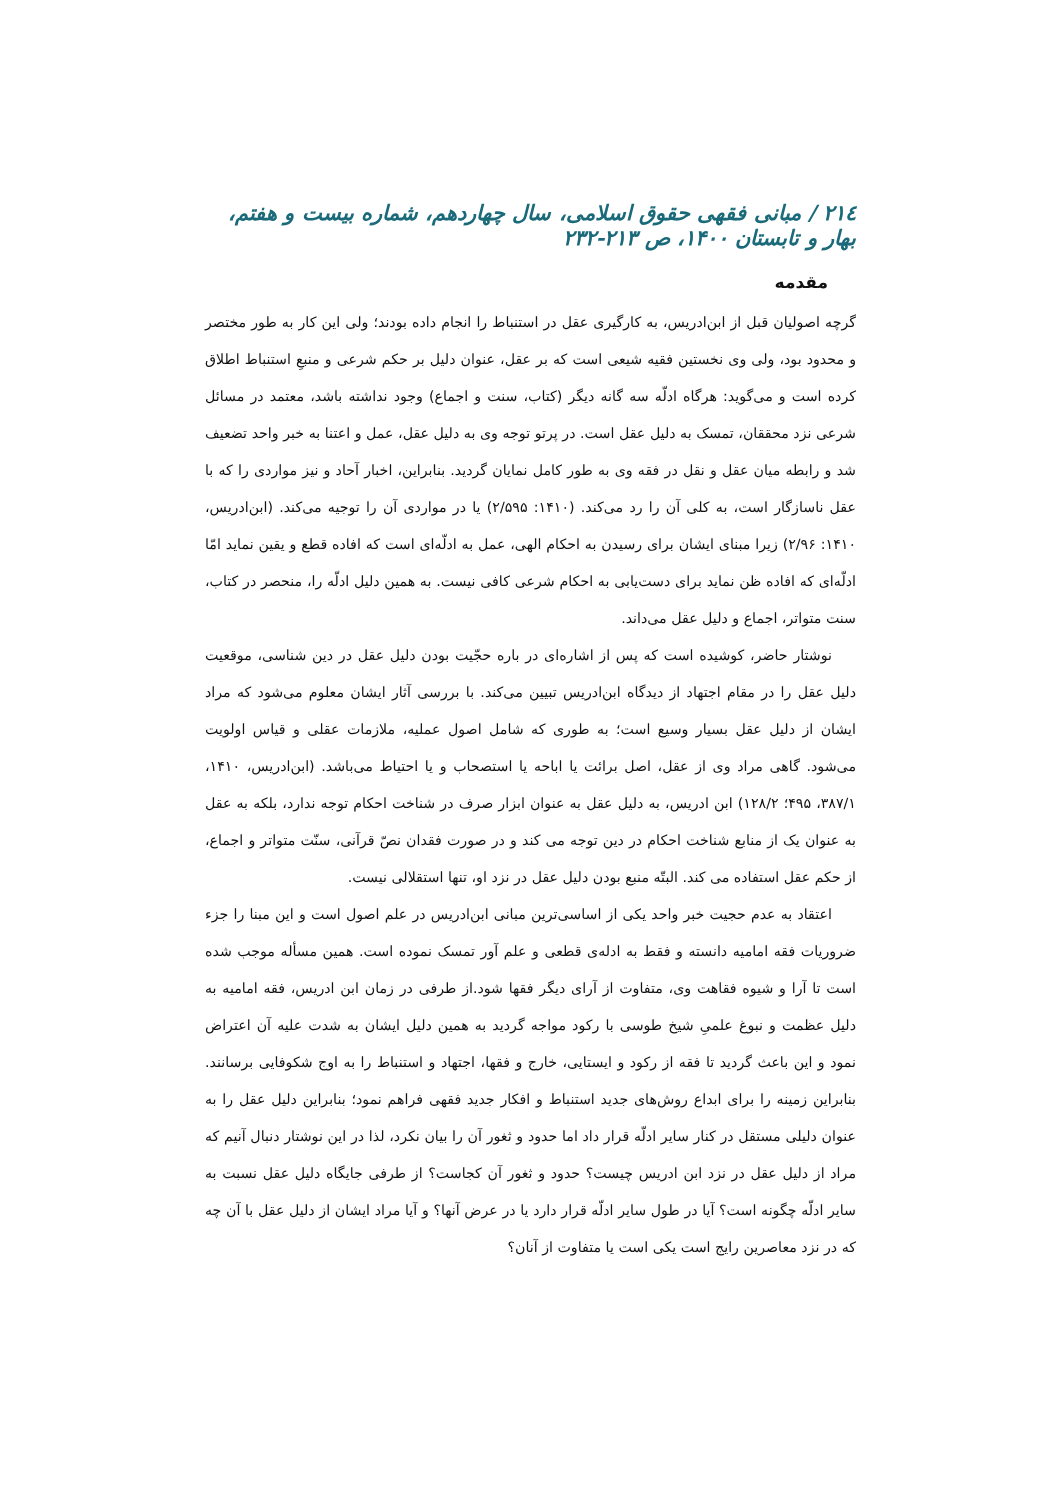۲۱٤ / مبانی فقهی حقوق اسلامی، سال چهاردهم، شماره بیست و هفتم، بهار و تابستان ۱۴۰۰، ص ۲۱۳-۲۳۲
مقدمه
گرچه اصولیان قبل از ابن‌ادریس، به کارگیری عقل در استنباط را انجام داده بودند؛ ولی این کار به طور مختصر و محدود بود، ولی وی نخستین فقیه شیعی است که بر عقل، عنوان دلیل بر حکم شرعی و منبعِ استنباط اطلاق کرده است و می‌گوید: هرگاه ادلّه سه گانه دیگر (کتاب، سنت و اجماع) وجود نداشته باشد، معتمد در مسائل شرعی نزد محققان، تمسک به دلیل عقل است. در پرتو توجه وی به دلیل عقل، عمل و اعتنا به خبر واحد تضعیف شد و رابطه میان عقل و نقل در فقه وی به طور کامل نمایان گردید. بنابراین، اخبار آحاد و نیز مواردی را که با عقل ناسازگار است، به کلی آن را رد می‌کند. (۱۴۱۰: ۲/۵۹۵) یا در مواردی آن را توجیه می‌کند. (ابن‌ادریس، ۱۴۱۰: ۲/۹۶) زیرا مبنای ایشان برای رسیدن به احکام الهی، عمل به ادلّه‌ای است که افاده قطع و یقین نماید امّا ادلّه‌ای که افاده ظن نماید برای دست‌یابی به احکام شرعی کافی نیست. به همین دلیل ادلّه را، منحصر در کتاب، سنت متواتر، اجماع و دلیل عقل می‌داند.
نوشتار حاضر، کوشیده است که پس از اشاره‌ای در باره حجّیت بودن دلیل عقل در دین شناسی، موقعیت دلیل عقل را در مقام اجتهاد از دیدگاه ابن‌ادریس تبیین می‌کند. با بررسی آثار ایشان معلوم می‌شود که مراد ایشان از دلیل عقل بسیار وسیع است؛ به طوری که شامل اصول عملیه، ملازمات عقلی و قیاس اولویت می‌شود. گاهی مراد وی از عقل، اصل برائت یا اباحه یا استصحاب و یا احتیاط می‌باشد. (ابن‌ادریس، ۱۴۱۰، ۳۸۷/۱، ۴۹۵؛ ۱۲۸/۲) ابن ادریس، به دلیل عقل به عنوان ابزار صرف در شناخت احکام توجه ندارد، بلکه به عقل به عنوان یک از منابع شناخت احکام در دین توجه می کند و در صورت فقدان نصّ قرآنی، سنّت متواتر و اجماع، از حکم عقل استفاده می کند. البتّه منبع بودن دلیل عقل در نزد او، تنها استقلالی نیست.
اعتقاد به عدم حجیت خبر واحد یکی از اساسی‌ترین مبانی ابن‌ادریس در علم اصول است و این مبنا را جزء ضروریات فقه امامیه دانسته و فقط به ادله‌ی قطعی و علم آور تمسک نموده است. همین مسأله موجب شده است تا آرا و شیوه فقاهت وی، متفاوت از آرای دیگر فقها شود.از طرفی در زمان ابن ادریس، فقه امامیه به دلیل عظمت و نبوغ علمیِ شیخ طوسی با رکود مواجه گردید به همین دلیل ایشان به شدت علیه آن اعتراض نمود و این باعث گردید تا فقه از رکود و ایستایی، خارج و فقها، اجتهاد و استنباط را به اوج شکوفایی برسانند. بنابراین زمینه را برای ابداع روش‌های جدید استنباط و افکار جدید فقهی فراهم نمود؛ بنابراین دلیل عقل را به عنوان دلیلی مستقل در کنار سایر ادلّه قرار داد اما حدود و ثغور آن را بیان نکرد، لذا در این نوشتار دنبال آنیم که مراد از دلیل عقل در نزد ابن ادریس چیست؟ حدود و ثغور آن کجاست؟ از طرفی جایگاه دلیل عقل نسبت به سایر ادلّه چگونه است؟ آیا در طول سایر ادلّه قرار دارد یا در عرض آنها؟ و آیا مراد ایشان از دلیل عقل با آن چه که در نزد معاصرین رایج است یکی است یا متفاوت از آنان؟